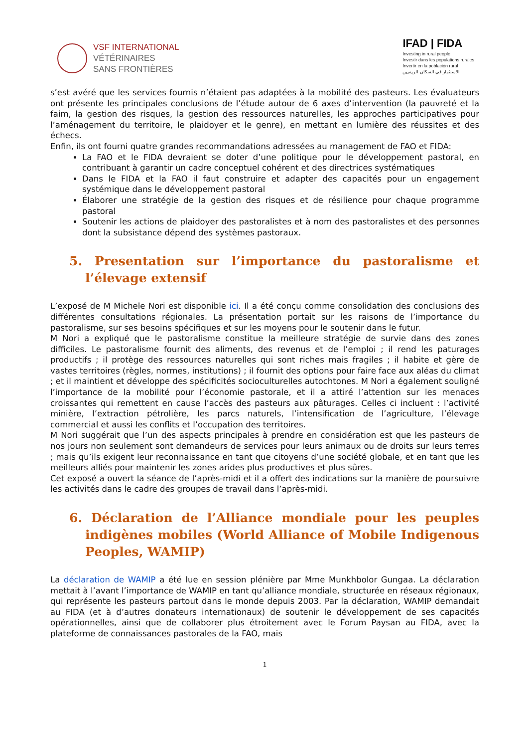VSF INTERNATIONAL
VÉTÉRINAIRES
SANS FRONTIÈRES
IFAD | FIDA
Investing in rural people
Investir dans les populations rurales
Invertir en la población rural
الاستثمار في السكان الريفيين
s’est avéré que les services fournis n’étaient pas adaptées à la mobilité des pasteurs. Les évaluateurs ont présente les principales conclusions de l’étude autour de 6 axes d’intervention (la pauvreté et la faim, la gestion des risques, la gestion des ressources naturelles, les approches participatives pour l’aménagement du territoire, le plaidoyer et le genre), en mettant en lumière des réussites et des échecs.
Enfin, ils ont fourni quatre grandes recommandations adressées au management de FAO et FIDA:
La FAO et le FIDA devraient se doter d’une politique pour le développement pastoral, en contribuant à garantir un cadre conceptuel cohérent et des directrices systématiques
Dans le FIDA et la FAO il faut construire et adapter des capacités pour un engagement systémique dans le développement pastoral
Élaborer une stratégie de la gestion des risques et de résilience pour chaque programme pastoral
Soutenir les actions de plaidoyer des pastoralistes et à nom des pastoralistes et des personnes dont la subsistance dépend des systèmes pastoraux.
5. Presentation sur l’importance du pastoralisme et l’élevage extensif
L’exposé de M Michele Nori est disponible ici. Il a été conçu comme consolidation des conclusions des différentes consultations régionales. La présentation portait sur les raisons de l’importance du pastoralisme, sur ses besoins spécifiques et sur les moyens pour le soutenir dans le futur.
M Nori a expliqué que le pastoralisme constitue la meilleure stratégie de survie dans des zones difficiles. Le pastoralisme fournit des aliments, des revenus et de l’emploi ; il rend les paturages productifs ; il protège des ressources naturelles qui sont riches mais fragiles ; il habite et gère de vastes territoires (règles, normes, institutions) ; il fournit des options pour faire face aux aléas du climat ; et il maintient et développe des spécificités socioculturelles autochtones. M Nori a également souligné l’importance de la mobilité pour l’économie pastorale, et il a attiré l’attention sur les menaces croissantes qui remettent en cause l’accès des pasteurs aux pâturages. Celles ci incluent : l’activité minière, l’extraction pétrolière, les parcs naturels, l’intensification de l’agriculture, l’élevage commercial et aussi les conflits et l’occupation des territoires.
M Nori suggérait que l’un des aspects principales à prendre en considération est que les pasteurs de nos jours non seulement sont demandeurs de services pour leurs animaux ou de droits sur leurs terres ; mais qu’ils exigent leur reconnaissance en tant que citoyens d’une société globale, et en tant que les meilleurs alliés pour maintenir les zones arides plus productives et plus sûres.
Cet exposé a ouvert la séance de l’après-midi et il a offert des indications sur la manière de poursuivre les activités dans le cadre des groupes de travail dans l’après-midi.
6. Déclaration de l’Alliance mondiale pour les peuples indigènes mobiles (World Alliance of Mobile Indigenous Peoples, WAMIP)
La déclaration de WAMIP a été lue en session plénière par Mme Munkhbolor Gungaa. La déclaration mettait à l’avant l’importance de WAMIP en tant qu’alliance mondiale, structurée en réseaux régionaux, qui représente les pasteurs partout dans le monde depuis 2003. Par la déclaration, WAMIP demandait au FIDA (et à d’autres donateurs internationaux) de soutenir le développement de ses capacités opérationnelles, ainsi que de collaborer plus étroitement avec le Forum Paysan au FIDA, avec la plateforme de connaissances pastorales de la FAO, mais
1